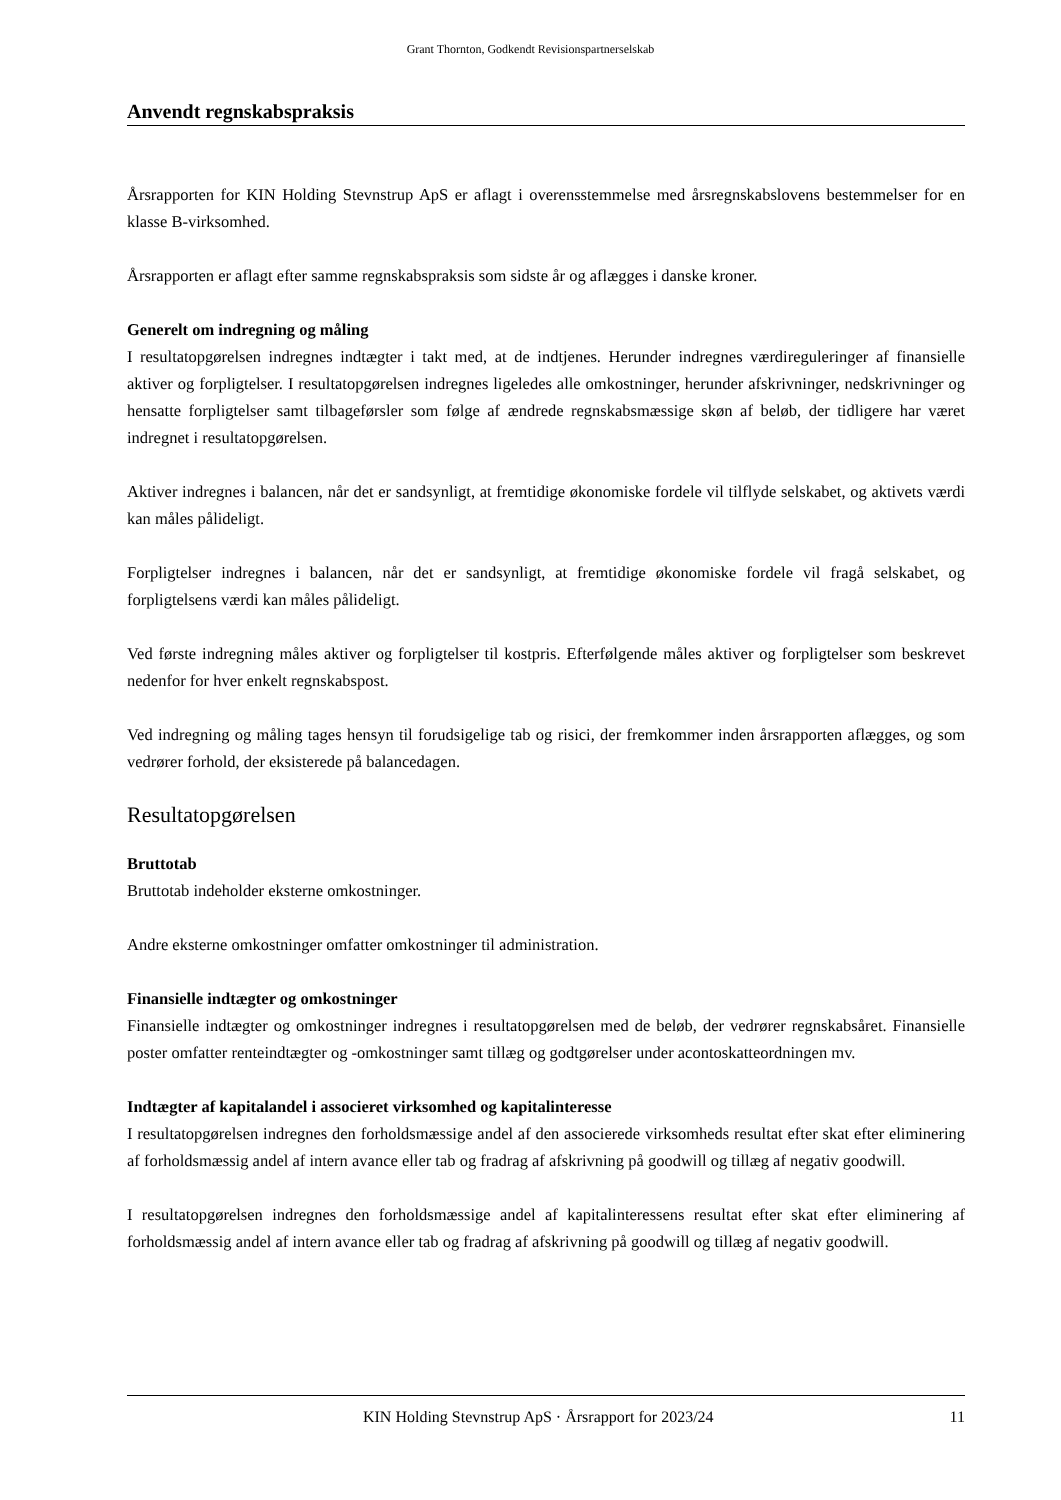Grant Thornton, Godkendt Revisionspartnerselskab
Anvendt regnskabspraksis
Årsrapporten for KIN Holding Stevnstrup ApS er aflagt i overensstemmelse med årsregnskabslovens bestemmelser for en klasse B-virksomhed.
Årsrapporten er aflagt efter samme regnskabspraksis som sidste år og aflægges i danske kroner.
Generelt om indregning og måling
I resultatopgørelsen indregnes indtægter i takt med, at de indtjenes. Herunder indregnes værdireguleringer af finansielle aktiver og forpligtelser. I resultatopgørelsen indregnes ligeledes alle omkostninger, herunder afskrivninger, nedskrivninger og hensatte forpligtelser samt tilbageførsler som følge af ændrede regnskabsmæssige skøn af beløb, der tidligere har været indregnet i resultatopgørelsen.
Aktiver indregnes i balancen, når det er sandsynligt, at fremtidige økonomiske fordele vil tilflyde selskabet, og aktivets værdi kan måles pålideligt.
Forpligtelser indregnes i balancen, når det er sandsynligt, at fremtidige økonomiske fordele vil fragå selskabet, og forpligtelsens værdi kan måles pålideligt.
Ved første indregning måles aktiver og forpligtelser til kostpris. Efterfølgende måles aktiver og forpligtelser som beskrevet nedenfor for hver enkelt regnskabspost.
Ved indregning og måling tages hensyn til forudsigelige tab og risici, der fremkommer inden årsrapporten aflægges, og som vedrører forhold, der eksisterede på balancedagen.
Resultatopgørelsen
Bruttotab
Bruttotab indeholder eksterne omkostninger.
Andre eksterne omkostninger omfatter omkostninger til administration.
Finansielle indtægter og omkostninger
Finansielle indtægter og omkostninger indregnes i resultatopgørelsen med de beløb, der vedrører regnskabsåret. Finansielle poster omfatter renteindtægter og -omkostninger samt tillæg og godtgørelser under acontoskatteordningen mv.
Indtægter af kapitalandel i associeret virksomhed og kapitalinteresse
I resultatopgørelsen indregnes den forholdsmæssige andel af den associerede virksomheds resultat efter skat efter eliminering af forholdsmæssig andel af intern avance eller tab og fradrag af afskrivning på goodwill og tillæg af negativ goodwill.
I resultatopgørelsen indregnes den forholdsmæssige andel af kapitalinteressens resultat efter skat efter eliminering af forholdsmæssig andel af intern avance eller tab og fradrag af afskrivning på goodwill og tillæg af negativ goodwill.
KIN Holding Stevnstrup ApS · Årsrapport for 2023/24 11